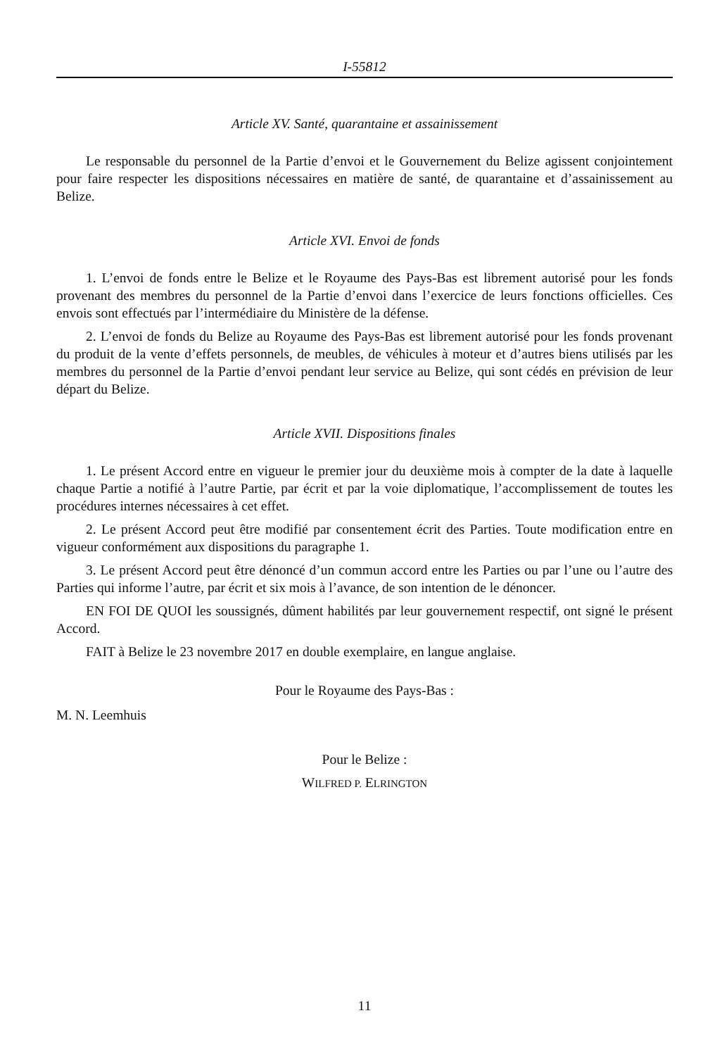I-55812
Article XV. Santé, quarantaine et assainissement
Le responsable du personnel de la Partie d’envoi et le Gouvernement du Belize agissent conjointement pour faire respecter les dispositions nécessaires en matière de santé, de quarantaine et d’assainissement au Belize.
Article XVI. Envoi de fonds
1. L’envoi de fonds entre le Belize et le Royaume des Pays-Bas est librement autorisé pour les fonds provenant des membres du personnel de la Partie d’envoi dans l’exercice de leurs fonctions officielles. Ces envois sont effectués par l’intermédiaire du Ministère de la défense.
2. L’envoi de fonds du Belize au Royaume des Pays-Bas est librement autorisé pour les fonds provenant du produit de la vente d’effets personnels, de meubles, de véhicules à moteur et d’autres biens utilisés par les membres du personnel de la Partie d’envoi pendant leur service au Belize, qui sont cédés en prévision de leur départ du Belize.
Article XVII. Dispositions finales
1. Le présent Accord entre en vigueur le premier jour du deuxième mois à compter de la date à laquelle chaque Partie a notifié à l’autre Partie, par écrit et par la voie diplomatique, l’accomplissement de toutes les procédures internes nécessaires à cet effet.
2. Le présent Accord peut être modifié par consentement écrit des Parties. Toute modification entre en vigueur conformément aux dispositions du paragraphe 1.
3. Le présent Accord peut être dénoncé d’un commun accord entre les Parties ou par l’une ou l’autre des Parties qui informe l’autre, par écrit et six mois à l’avance, de son intention de le dénoncer.
EN FOI DE QUOI les soussignés, dûment habilités par leur gouvernement respectif, ont signé le présent Accord.
FAIT à Belize le 23 novembre 2017 en double exemplaire, en langue anglaise.
Pour le Royaume des Pays-Bas :
M. N. Leemhuis
Pour le Belize :
WILFRED P. ELRINGTON
11